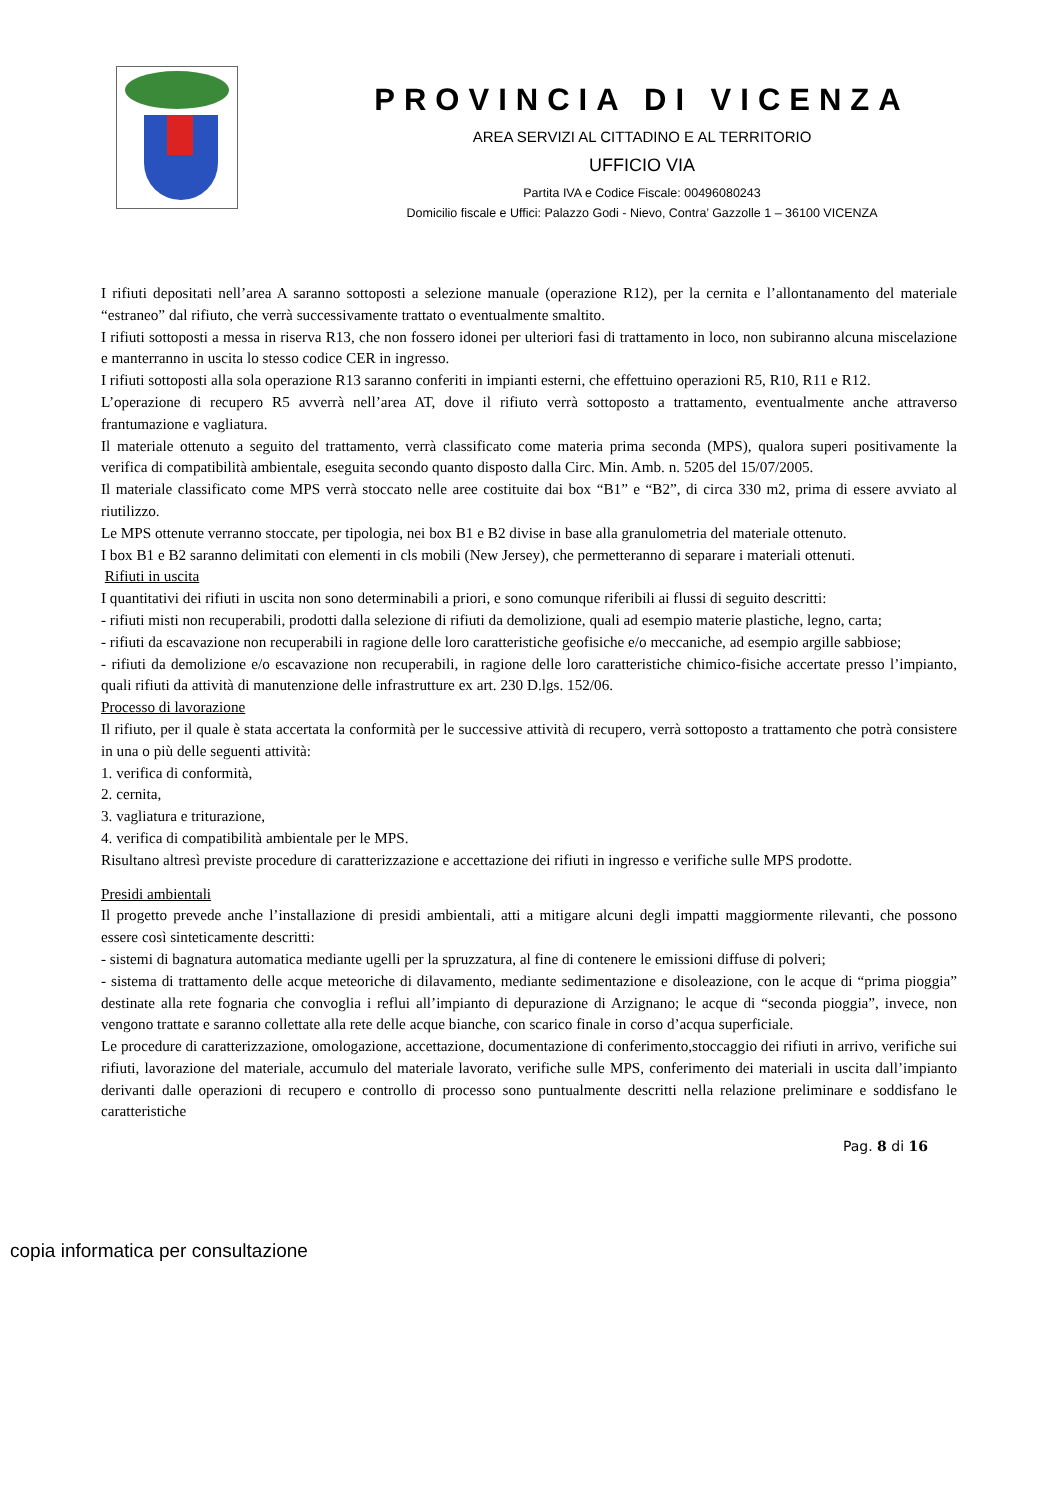PROVINCIA DI VICENZA
AREA SERVIZI AL CITTADINO E AL TERRITORIO
UFFICIO VIA
Partita IVA e Codice Fiscale: 00496080243
Domicilio fiscale e Uffici: Palazzo Godi - Nievo, Contra’ Gazzolle 1 – 36100 VICENZA
I rifiuti depositati nell’area A saranno sottoposti a selezione manuale (operazione R12), per la cernita e l’allontanamento del materiale “estraneo” dal rifiuto, che verrà successivamente trattato o eventualmente smaltito.
I rifiuti sottoposti a messa in riserva R13, che non fossero idonei per ulteriori fasi di trattamento in loco, non subiranno alcuna miscelazione e manterranno in uscita lo stesso codice CER in ingresso.
I rifiuti sottoposti alla sola operazione R13 saranno conferiti in impianti esterni, che effettuino operazioni R5, R10, R11 e R12.
L’operazione di recupero R5 avverrà nell’area AT, dove il rifiuto verrà sottoposto a trattamento, eventualmente anche attraverso frantumazione e vagliatura.
Il materiale ottenuto a seguito del trattamento, verrà classificato come materia prima seconda (MPS), qualora superi positivamente la verifica di compatibilità ambientale, eseguita secondo quanto disposto dalla Circ. Min. Amb. n. 5205 del 15/07/2005.
Il materiale classificato come MPS verrà stoccato nelle aree costituite dai box “B1” e “B2”, di circa 330 m2, prima di essere avviato al riutilizzo.
Le MPS ottenute verranno stoccate, per tipologia, nei box B1 e B2 divise in base alla granulometria del materiale ottenuto.
I box B1 e B2 saranno delimitati con elementi in cls mobili (New Jersey), che permetteranno di separare i materiali ottenuti.
Rifiuti in uscita
I quantitativi dei rifiuti in uscita non sono determinabili a priori, e sono comunque riferibili ai flussi di seguito descritti:
- rifiuti misti non recuperabili, prodotti dalla selezione di rifiuti da demolizione, quali ad esempio materie plastiche, legno, carta;
- rifiuti da escavazione non recuperabili in ragione delle loro caratteristiche geofisiche e/o meccaniche, ad esempio argille sabbiose;
- rifiuti da demolizione e/o escavazione non recuperabili, in ragione delle loro caratteristiche chimico-fisiche accertate presso l’impianto, quali rifiuti da attività di manutenzione delle infrastrutture ex art. 230 D.lgs. 152/06.
Processo di lavorazione
Il rifiuto, per il quale è stata accertata la conformità per le successive attività di recupero, verrà sottoposto a trattamento che potrà consistere in una o più delle seguenti attività:
1. verifica di conformità,
2. cernita,
3. vagliatura e triturazione,
4. verifica di compatibilità ambientale per le MPS.
Risultano altresì previste procedure di caratterizzazione e accettazione dei rifiuti in ingresso e verifiche sulle MPS prodotte.
Presidi ambientali
Il progetto prevede anche l’installazione di presidi ambientali, atti a mitigare alcuni degli impatti maggiormente rilevanti, che possono essere così sinteticamente descritti:
- sistemi di bagnatura automatica mediante ugelli per la spruzzatura, al fine di contenere le emissioni diffuse di polveri;
- sistema di trattamento delle acque meteoriche di dilavamento, mediante sedimentazione e disoleazione, con le acque di “prima pioggia” destinate alla rete fognaria che convoglia i reflui all’impianto di depurazione di Arzignano; le acque di “seconda pioggia”, invece, non vengono trattate e saranno collettate alla rete delle acque bianche, con scarico finale in corso d’acqua superficiale.
Le procedure di caratterizzazione, omologazione, accettazione, documentazione di conferimento,stoccaggio dei rifiuti in arrivo, verifiche sui rifiuti, lavorazione del materiale, accumulo del materiale lavorato, verifiche sulle MPS, conferimento dei materiali in uscita dall’impianto derivanti dalle operazioni di recupero e controllo di processo sono puntualmente descritti nella relazione preliminare e soddisfano le caratteristiche
Pag. 8 di 16
copia informatica per consultazione